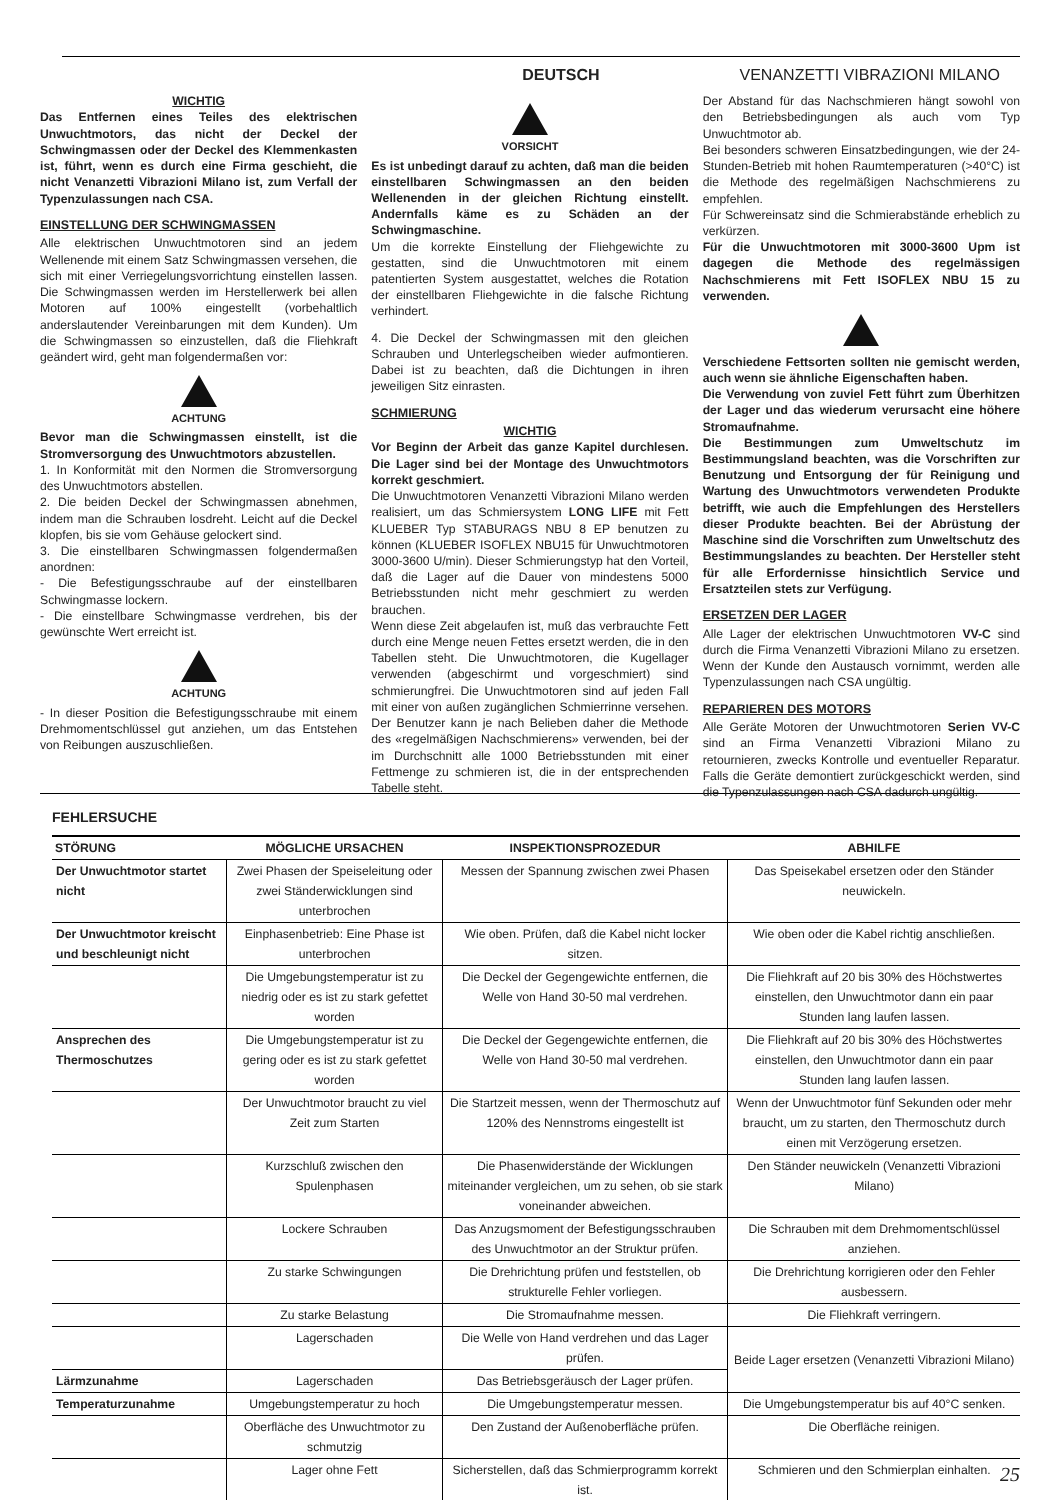DEUTSCH VENANZETTI VIBRAZIONI MILANO
WICHTIG
Das Entfernen eines Teiles des elektrischen Unwuchtmotors, das nicht der Deckel der Schwingmassen oder der Deckel des Klemmenkasten ist, führt, wenn es durch eine Firma geschieht, die nicht Venanzetti Vibrazioni Milano ist, zum Verfall der Typenzulassungen nach CSA.
EINSTELLUNG DER SCHWINGMASSEN
Alle elektrischen Unwuchtmotoren sind an jedem Wellenende mit einem Satz Schwingmassen versehen, die sich mit einer Verriegelungsvorrichtung einstellen lassen. Die Schwingmassen werden im Herstellerwerk bei allen Motoren auf 100% eingestellt (vorbehaltlich anderslautender Vereinbarungen mit dem Kunden). Um die Schwingmassen so einzustellen, daß die Fliehkraft geändert wird, geht man folgendermaßen vor:
ACHTUNG
Bevor man die Schwingmassen einstellt, ist die Stromversorgung des Unwuchtmotors abzustellen.
1. In Konformität mit den Normen die Stromversorgung des Unwuchtmotors abstellen.
2. Die beiden Deckel der Schwingmassen abnehmen, indem man die Schrauben losdreht. Leicht auf die Deckel klopfen, bis sie vom Gehäuse gelockert sind.
3. Die einstellbaren Schwingmassen folgendermaßen anordnen:
- Die Befestigungsschraube auf der einstellbaren Schwingmasse lockern.
- Die einstellbare Schwingmasse verdrehen, bis der gewünschte Wert erreicht ist.
ACHTUNG
- In dieser Position die Befestigungsschraube mit einem Drehmomentschlüssel gut anziehen, um das Entstehen von Reibungen auszuschließen.
VORSICHT
Es ist unbedingt darauf zu achten, daß man die beiden einstellbaren Schwingmassen an den beiden Wellenenden in der gleichen Richtung einstellt. Andernfalls käme es zu Schäden an der Schwingmaschine.
Um die korrekte Einstellung der Fliehgewichte zu gestatten, sind die Unwuchtmotoren mit einem patentierten System ausgestattet, welches die Rotation der einstellbaren Fliehgewichte in die falsche Richtung verhindert.
4. Die Deckel der Schwingmassen mit den gleichen Schrauben und Unterlegscheiben wieder aufmontieren. Dabei ist zu beachten, daß die Dichtungen in ihren jeweiligen Sitz einrasten.
SCHMIERUNG
WICHTIG
Vor Beginn der Arbeit das ganze Kapitel durchlesen. Die Lager sind bei der Montage des Unwuchtmotors korrekt geschmiert.
Die Unwuchtmotoren Venanzetti Vibrazioni Milano werden realisiert, um das Schmiersystem LONG LIFE mit Fett KLUEBER Typ STABURAGS NBU 8 EP benutzen zu können (KLUEBER ISOFLEX NBU15 für Unwuchtmotoren 3000-3600 U/min). Dieser Schmierungstyp hat den Vorteil, daß die Lager auf die Dauer von mindestens 5000 Betriebsstunden nicht mehr geschmiert zu werden brauchen.
Wenn diese Zeit abgelaufen ist, muß das verbrauchte Fett durch eine Menge neuen Fettes ersetzt werden, die in den Tabellen steht. Die Unwuchtmotoren, die Kugellager verwenden (abgeschirmt und vorgeschmiert) sind schmierungfrei. Die Unwuchtmotoren sind auf jeden Fall mit einer von außen zugänglichen Schmierrinne versehen. Der Benutzer kann je nach Belieben daher die Methode des «regelmäßigen Nachschmierens» verwenden, bei der im Durchschnitt alle 1000 Betriebsstunden mit einer Fettmenge zu schmieren ist, die in der entsprechenden Tabelle steht.
Der Abstand für das Nachschmieren hängt sowohl von den Betriebsbedingungen als auch vom Typ Unwuchtmotor ab.
Bei besonders schweren Einsatzbedingungen, wie der 24-Stunden-Betrieb mit hohen Raumtemperaturen (>40°C) ist die Methode des regelmäßigen Nachschmierens zu empfehlen.
Für Schwereinsatz sind die Schmierabstände erheblich zu verkürzen.
Für die Unwuchtmotoren mit 3000-3600 Upm ist dagegen die Methode des regelmässigen Nachschmierens mit Fett ISOFLEX NBU 15 zu verwenden.
Verschiedene Fettsorten sollten nie gemischt werden, auch wenn sie ähnliche Eigenschaften haben.
Die Verwendung von zuviel Fett führt zum Überhitzen der Lager und das wiederum verursacht eine höhere Stromaufnahme.
Die Bestimmungen zum Umweltschutz im Bestimmungsland beachten, was die Vorschriften zur Benutzung und Entsorgung der für Reinigung und Wartung des Unwuchtmotors verwendeten Produkte betrifft, wie auch die Empfehlungen des Herstellers dieser Produkte beachten. Bei der Abrüstung der Maschine sind die Vorschriften zum Unweltschutz des Bestimmungslandes zu beachten. Der Hersteller steht für alle Erfordernisse hinsichtlich Service und Ersatzteilen stets zur Verfügung.
ERSETZEN DER LAGER
Alle Lager der elektrischen Unwuchtmotoren VV-C sind durch die Firma Venanzetti Vibrazioni Milano zu ersetzen. Wenn der Kunde den Austausch vornimmt, werden alle Typenzulassungen nach CSA ungültig.
REPARIEREN DES MOTORS
Alle Geräte Motoren der Unwuchtmotoren Serien VV-C sind an Firma Venanzetti Vibrazioni Milano zu retournieren, zwecks Kontrolle und eventueller Reparatur. Falls die Geräte demontiert zurückgeschickt werden, sind die Typenzulassungen nach CSA dadurch ungültig.
FEHLERSUCHE
| STÖRUNG | MÖGLICHE URSACHEN | INSPEKTIONSPROZEDUR | ABHILFE |
| --- | --- | --- | --- |
| Der Unwuchtmotor startet nicht | Zwei Phasen der Speiseleitung oder zwei Ständerwicklungen sind unterbrochen | Messen der Spannung zwischen zwei Phasen | Das Speisekabel ersetzen oder den Ständer neuwickeln. |
| Der Unwuchtmotor kreischt und beschleunigt nicht | Einphasenbetrieb: Eine Phase ist unterbrochen | Wie oben. Prüfen, daß die Kabel nicht locker sitzen. | Wie oben oder die Kabel richtig anschließen. |
| | Die Umgebungstemperatur ist zu niedrig oder es ist zu stark gefettet worden | Die Deckel der Gegengewichte entfernen, die Welle von Hand 30-50 mal verdrehen. | Die Fliehkraft auf 20 bis 30% des Höchstwertes einstellen, den Unwuchtmotor dann ein paar Stunden lang laufen lassen. |
| Ansprechen des Thermoschutzes | Die Umgebungstemperatur ist zu gering oder es ist zu stark gefettet worden | Die Deckel der Gegengewichte entfernen, die Welle von Hand 30-50 mal verdrehen. | Die Fliehkraft auf 20 bis 30% des Höchstwertes einstellen, den Unwuchtmotor dann ein paar Stunden lang laufen lassen. |
| | Der Unwuchtmotor braucht zu viel Zeit zum Starten | Die Startzeit messen, wenn der Thermoschutz auf 120% des Nennstroms eingestellt ist | Wenn der Unwuchtmotor fünf Sekunden oder mehr braucht, um zu starten, den Thermoschutz durch einen mit Verzögerung ersetzen. |
| | Kurzschluß zwischen den Spulenphasen | Die Phasenwiderstände der Wicklungen miteinander vergleichen, um zu sehen, ob sie stark voneinander abweichen. | Den Ständer neuwickeln (Venanzetti Vibrazioni Milano) |
| | Lockere Schrauben | Das Anzugsmoment der Befestigungsschrauben des Unwuchtmotor an der Struktur prüfen. | Die Schrauben mit dem Drehmomentschlüssel anziehen. |
| | Zu starke Schwingungen | Die Drehrichtung prüfen und feststellen, ob strukturelle Fehler vorliegen. | Die Drehrichtung korrigieren oder den Fehler ausbessern. |
| | Zu starke Belastung | Die Stromaufnahme messen. | Die Fliehkraft verringern. |
| | Lagerschaden | Die Welle von Hand verdrehen und das Lager prüfen. | Beide Lager ersetzen (Venanzetti Vibrazioni Milano) |
| Lärmzunahme | Lagerschaden | Das Betriebsgeräusch der Lager prüfen. | |
| Temperaturzunahme | Umgebungstemperatur zu hoch | Die Umgebungstemperatur messen. | Die Umgebungstemperatur bis auf 40°C senken. |
| | Oberfläche des Unwuchtmotor zu schmutzig | Den Zustand der Außenoberfläche prüfen. | Die Oberfläche reinigen. |
| | Lager ohne Fett | Sicherstellen, daß das Schmierprogramm korrekt ist. | Schmieren und den Schmierplan einhalten. |
25